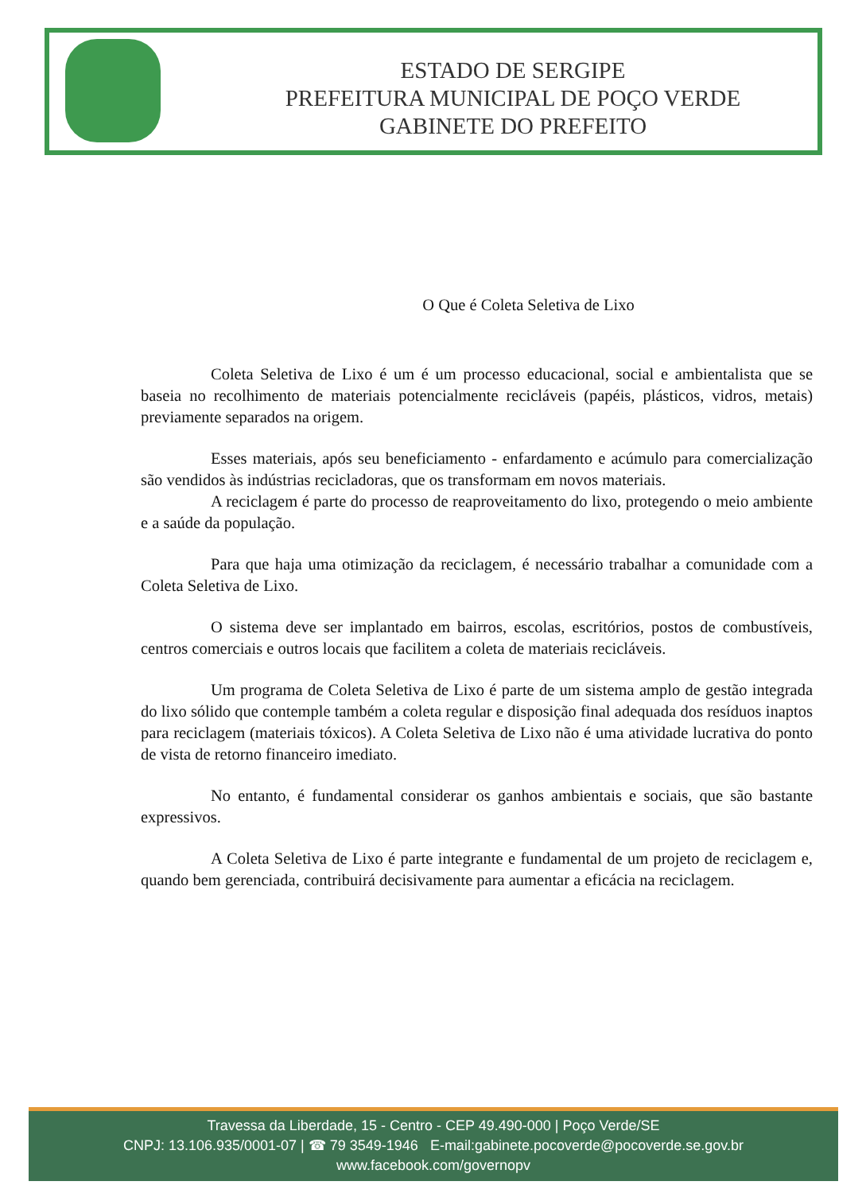ESTADO DE SERGIPE
PREFEITURA MUNICIPAL DE POÇO VERDE
GABINETE DO PREFEITO
O Que é Coleta Seletiva de Lixo
Coleta Seletiva de Lixo é um é um processo educacional, social e ambientalista que se baseia no recolhimento de materiais potencialmente recicláveis (papéis, plásticos, vidros, metais) previamente separados na origem.
Esses materiais, após seu beneficiamento - enfardamento e acúmulo para comercialização são vendidos às indústrias recicladoras, que os transformam em novos materiais.
A reciclagem é parte do processo de reaproveitamento do lixo, protegendo o meio ambiente e a saúde da população.
Para que haja uma otimização da reciclagem, é necessário trabalhar a comunidade com a Coleta Seletiva de Lixo.
O sistema deve ser implantado em bairros, escolas, escritórios, postos de combustíveis, centros comerciais e outros locais que facilitem a coleta de materiais recicláveis.
Um programa de Coleta Seletiva de Lixo é parte de um sistema amplo de gestão integrada do lixo sólido que contemple também a coleta regular e disposição final adequada dos resíduos inaptos para reciclagem (materiais tóxicos). A Coleta Seletiva de Lixo não é uma atividade lucrativa do ponto de vista de retorno financeiro imediato.
No entanto, é fundamental considerar os ganhos ambientais e sociais, que são bastante expressivos.
A Coleta Seletiva de Lixo é parte integrante e fundamental de um projeto de reciclagem e, quando bem gerenciada, contribuirá decisivamente para aumentar a eficácia na reciclagem.
Travessa da Liberdade, 15 - Centro - CEP 49.490-000 | Poço Verde/SE
CNPJ: 13.106.935/0001-07 | ☎ 79 3549-1946 E-mail:gabinete.pocoverde@pocoverde.se.gov.br
www.facebook.com/governopv